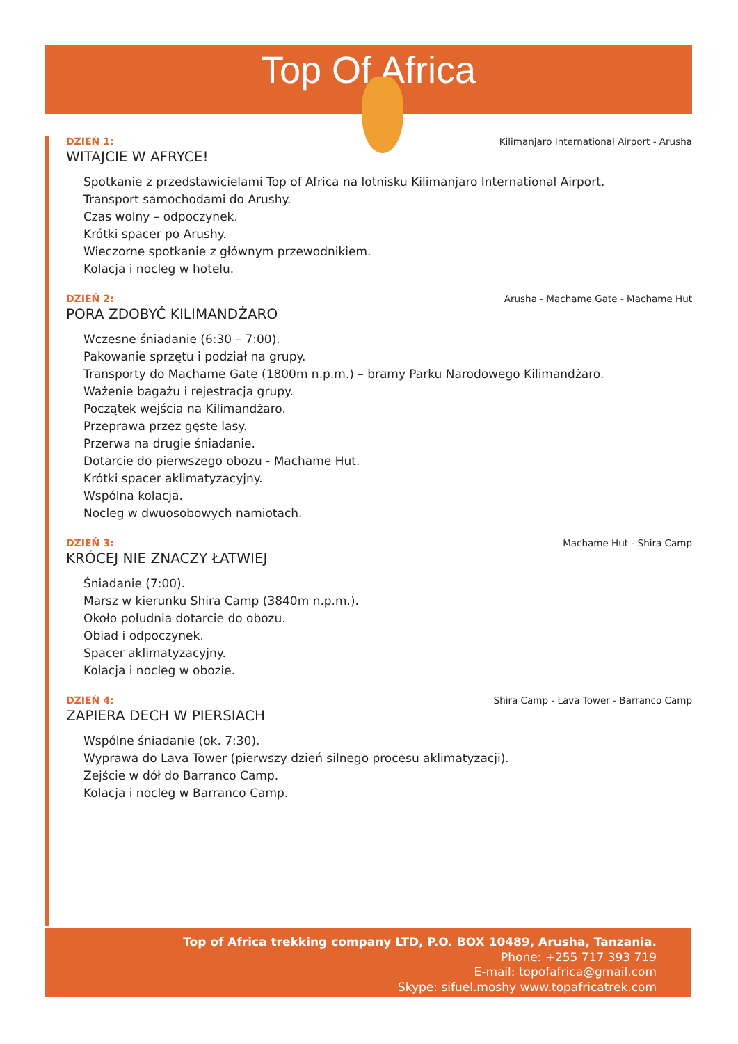Top Of Africa
DZIEŃ 1: Kilimanjaro International Airport - Arusha
WITAJCIE W AFRYCE!
Spotkanie z przedstawicielami Top of Africa na lotnisku Kilimanjaro International Airport.
Transport samochodami do Arushy.
Czas wolny – odpoczynek.
Krótki spacer po Arushy.
Wieczorne spotkanie z głównym przewodnikiem.
Kolacja i nocleg w hotelu.
DZIEŃ 2: Arusha - Machame Gate - Machame Hut
PORA ZDOBYĆ KILIMANDŻARO
Wczesne śniadanie (6:30 – 7:00).
Pakowanie sprzętu i podział na grupy.
Transporty do Machame Gate (1800m n.p.m.) – bramy Parku Narodowego Kilimandżaro.
Ważenie bagażu i rejestracja grupy.
Początek wejścia na Kilimandżaro.
Przeprawa przez gęste lasy.
Przerwa na drugie śniadanie.
Dotarcie do pierwszego obozu - Machame Hut.
Krótki spacer aklimatyzacyjny.
Wspólna kolacja.
Nocleg w dwuosobowych namiotach.
DZIEŃ 3: Machame Hut - Shira Camp
KRÓCEJ NIE ZNACZY ŁATWIEJ
Śniadanie (7:00).
Marsz w kierunku Shira Camp (3840m n.p.m.).
Około południa dotarcie do obozu.
Obiad i odpoczynek.
Spacer aklimatyzacyjny.
Kolacja i nocleg w obozie.
DZIEŃ 4: Shira Camp - Lava Tower - Barranco Camp
ZAPIERA DECH W PIERSIACH
Wspólne śniadanie (ok. 7:30).
Wyprawa do Lava Tower (pierwszy dzień silnego procesu aklimatyzacji).
Zejście w dół do Barranco Camp.
Kolacja i nocleg w Barranco Camp.
Top of Africa trekking company LTD, P.O. BOX 10489, Arusha, Tanzania.
Phone: +255 717 393 719
E-mail: topofafrica@gmail.com
Skype: sifuel.moshy www.topafricatrek.com